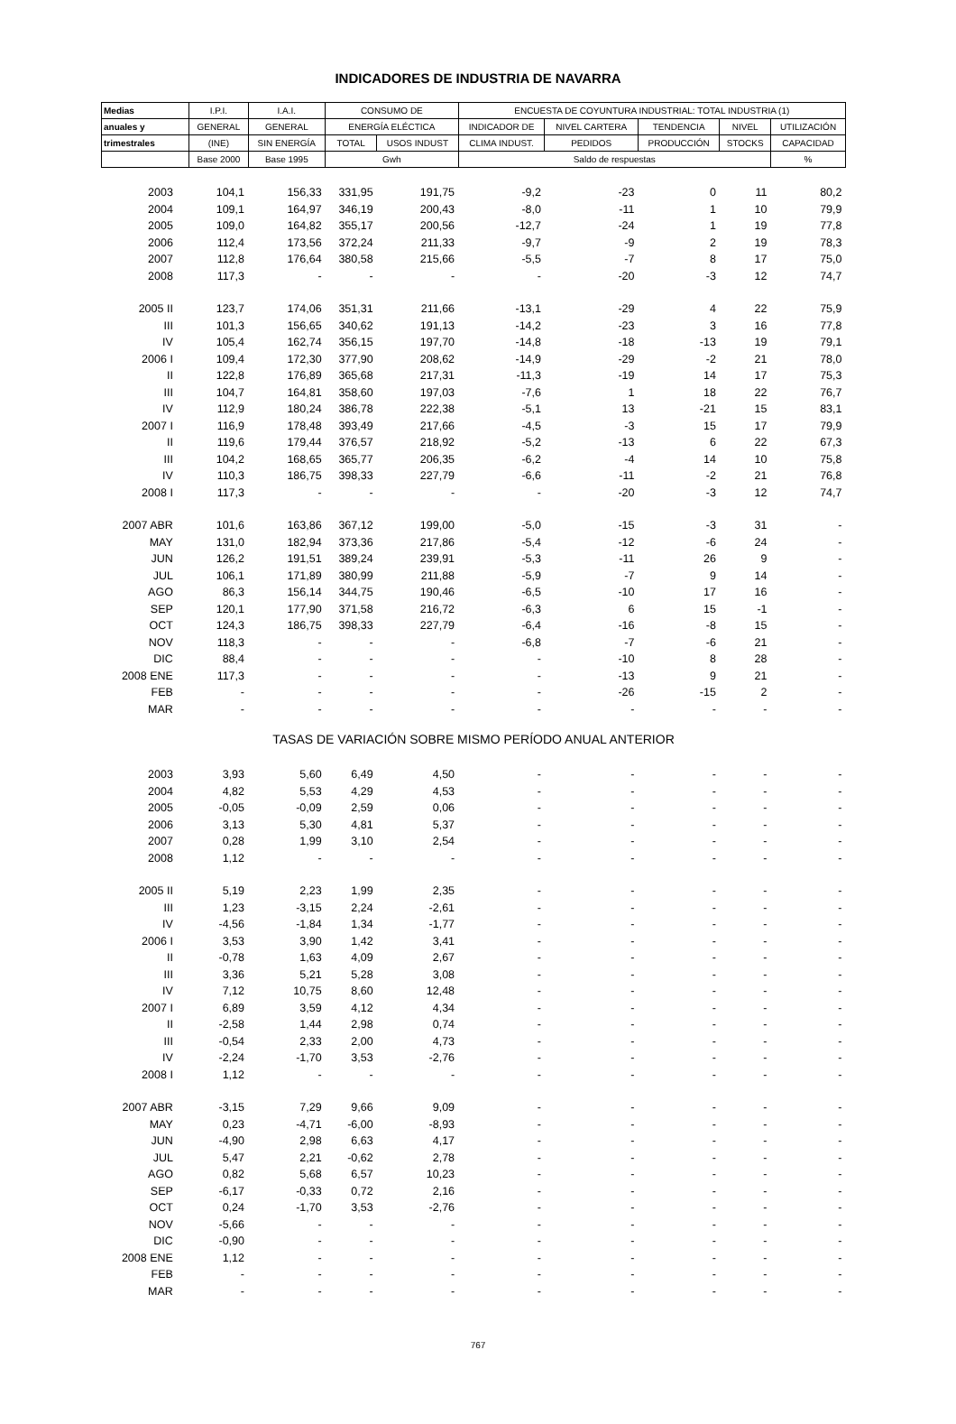INDICADORES DE INDUSTRIA DE NAVARRA
| Medias | I.P.I. | I.A.I. | CONSUMO DE | | ENCUESTA DE COYUNTURA INDUSTRIAL: TOTAL INDUSTRIA (1) | | | | |
| --- | --- | --- | --- | --- | --- | --- | --- | --- | --- |
| anuales y | GENERAL | GENERAL | ENERGÍA ELÉCTICA | | INDICADOR DE | NIVEL CARTERA | TENDENCIA | NIVEL | UTILIZACIÓN |
| trimestrales | (INE) | SIN ENERGÍA | TOTAL | USOS INDUST | CLIMA INDUST. | PEDIDOS | PRODUCCIÓN | STOCKS | CAPACIDAD |
| | Base 2000 | Base 1995 | Gwh | | Saldo de respuestas | | | | % |
| 2003 | 104,1 | 156,33 | 331,95 | 191,75 | -9,2 | -23 | 0 | 11 | 80,2 |
| 2004 | 109,1 | 164,97 | 346,19 | 200,43 | -8,0 | -11 | 1 | 10 | 79,9 |
| 2005 | 109,0 | 164,82 | 355,17 | 200,56 | -12,7 | -24 | 1 | 19 | 77,8 |
| 2006 | 112,4 | 173,56 | 372,24 | 211,33 | -9,7 | -9 | 2 | 19 | 78,3 |
| 2007 | 112,8 | 176,64 | 380,58 | 215,66 | -5,5 | -7 | 8 | 17 | 75,0 |
| 2008 | 117,3 | - | - | - | - | -20 | -3 | 12 | 74,7 |
| 2005 II | 123,7 | 174,06 | 351,31 | 211,66 | -13,1 | -29 | 4 | 22 | 75,9 |
| III | 101,3 | 156,65 | 340,62 | 191,13 | -14,2 | -23 | 3 | 16 | 77,8 |
| IV | 105,4 | 162,74 | 356,15 | 197,70 | -14,8 | -18 | -13 | 19 | 79,1 |
| 2006 I | 109,4 | 172,30 | 377,90 | 208,62 | -14,9 | -29 | -2 | 21 | 78,0 |
| II | 122,8 | 176,89 | 365,68 | 217,31 | -11,3 | -19 | 14 | 17 | 75,3 |
| III | 104,7 | 164,81 | 358,60 | 197,03 | -7,6 | 1 | 18 | 22 | 76,7 |
| IV | 112,9 | 180,24 | 386,78 | 222,38 | -5,1 | 13 | -21 | 15 | 83,1 |
| 2007 I | 116,9 | 178,48 | 393,49 | 217,66 | -4,5 | -3 | 15 | 17 | 79,9 |
| II | 119,6 | 179,44 | 376,57 | 218,92 | -5,2 | -13 | 6 | 22 | 67,3 |
| III | 104,2 | 168,65 | 365,77 | 206,35 | -6,2 | -4 | 14 | 10 | 75,8 |
| IV | 110,3 | 186,75 | 398,33 | 227,79 | -6,6 | -11 | -2 | 21 | 76,8 |
| 2008 I | 117,3 | - | - | - | - | -20 | -3 | 12 | 74,7 |
| 2007 ABR | 101,6 | 163,86 | 367,12 | 199,00 | -5,0 | -15 | -3 | 31 | - |
| MAY | 131,0 | 182,94 | 373,36 | 217,86 | -5,4 | -12 | -6 | 24 | - |
| JUN | 126,2 | 191,51 | 389,24 | 239,91 | -5,3 | -11 | 26 | 9 | - |
| JUL | 106,1 | 171,89 | 380,99 | 211,88 | -5,9 | -7 | 9 | 14 | - |
| AGO | 86,3 | 156,14 | 344,75 | 190,46 | -6,5 | -10 | 17 | 16 | - |
| SEP | 120,1 | 177,90 | 371,58 | 216,72 | -6,3 | 6 | 15 | -1 | - |
| OCT | 124,3 | 186,75 | 398,33 | 227,79 | -6,4 | -16 | -8 | 15 | - |
| NOV | 118,3 | - | - | - | -6,8 | -7 | -6 | 21 | - |
| DIC | 88,4 | - | - | - | - | -10 | 8 | 28 | - |
| 2008 ENE | 117,3 | - | - | - | - | -13 | 9 | 21 | - |
| FEB | - | - | - | - | - | -26 | -15 | 2 | - |
| MAR | - | - | - | - | - | - | - | - | - |
| TASAS DE VARIACIÓN SOBRE MISMO PERÍODO ANUAL ANTERIOR | | | | | | | | | |
| 2003 | 3,93 | 5,60 | 6,49 | 4,50 | - | - | - | - | - |
| 2004 | 4,82 | 5,53 | 4,29 | 4,53 | - | - | - | - | - |
| 2005 | -0,05 | -0,09 | 2,59 | 0,06 | - | - | - | - | - |
| 2006 | 3,13 | 5,30 | 4,81 | 5,37 | - | - | - | - | - |
| 2007 | 0,28 | 1,99 | 3,10 | 2,54 | - | - | - | - | - |
| 2008 | 1,12 | - | - | - | - | - | - | - | - |
| 2005 II | 5,19 | 2,23 | 1,99 | 2,35 | - | - | - | - | - |
| III | 1,23 | -3,15 | 2,24 | -2,61 | - | - | - | - | - |
| IV | -4,56 | -1,84 | 1,34 | -1,77 | - | - | - | - | - |
| 2006 I | 3,53 | 3,90 | 1,42 | 3,41 | - | - | - | - | - |
| II | -0,78 | 1,63 | 4,09 | 2,67 | - | - | - | - | - |
| III | 3,36 | 5,21 | 5,28 | 3,08 | - | - | - | - | - |
| IV | 7,12 | 10,75 | 8,60 | 12,48 | - | - | - | - | - |
| 2007 I | 6,89 | 3,59 | 4,12 | 4,34 | - | - | - | - | - |
| II | -2,58 | 1,44 | 2,98 | 0,74 | - | - | - | - | - |
| III | -0,54 | 2,33 | 2,00 | 4,73 | - | - | - | - | - |
| IV | -2,24 | -1,70 | 3,53 | -2,76 | - | - | - | - | - |
| 2008 I | 1,12 | - | - | - | - | - | - | - | - |
| 2007 ABR | -3,15 | 7,29 | 9,66 | 9,09 | - | - | - | - | - |
| MAY | 0,23 | -4,71 | -6,00 | -8,93 | - | - | - | - | - |
| JUN | -4,90 | 2,98 | 6,63 | 4,17 | - | - | - | - | - |
| JUL | 5,47 | 2,21 | -0,62 | 2,78 | - | - | - | - | - |
| AGO | 0,82 | 5,68 | 6,57 | 10,23 | - | - | - | - | - |
| SEP | -6,17 | -0,33 | 0,72 | 2,16 | - | - | - | - | - |
| OCT | 0,24 | -1,70 | 3,53 | -2,76 | - | - | - | - | - |
| NOV | -5,66 | - | - | - | - | - | - | - | - |
| DIC | -0,90 | - | - | - | - | - | - | - | - |
| 2008 ENE | 1,12 | - | - | - | - | - | - | - | - |
| FEB | - | - | - | - | - | - | - | - | - |
| MAR | - | - | - | - | - | - | - | - | - |
767